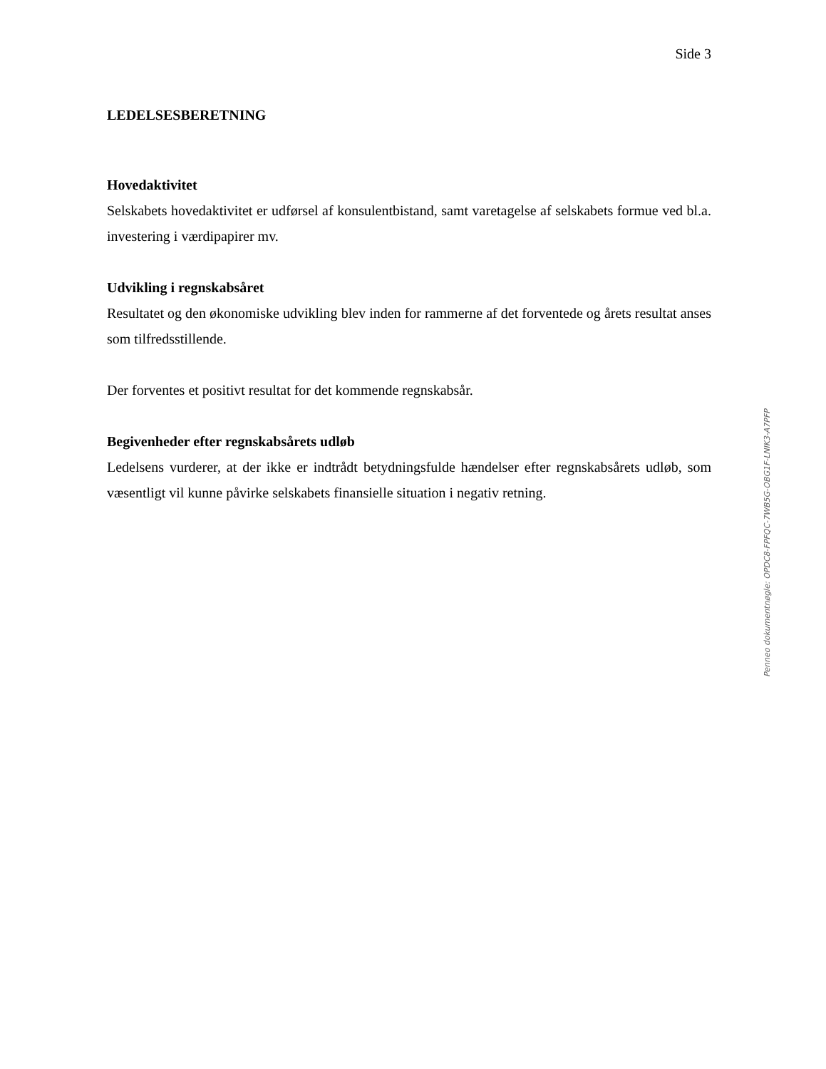Side 3
LEDELSESBERETNING
Hovedaktivitet
Selskabets hovedaktivitet er udførsel af konsulentbistand, samt varetagelse af selskabets formue ved bl.a. investering i værdipapirer mv.
Udvikling i regnskabsåret
Resultatet og den økonomiske udvikling blev inden for rammerne af det forventede og årets resultat anses som tilfredsstillende.
Der forventes et positivt resultat for det kommende regnskabsår.
Begivenheder efter regnskabsårets udløb
Ledelsens vurderer, at der ikke er indtrådt betydningsfulde hændelser efter regnskabsårets udløb, som væsentligt vil kunne påvirke selskabets finansielle situation i negativ retning.
Penneo dokumentnøgle: OPDC8-FPFQC-7WB5G-OBG1F-LNIK3-A7PFP